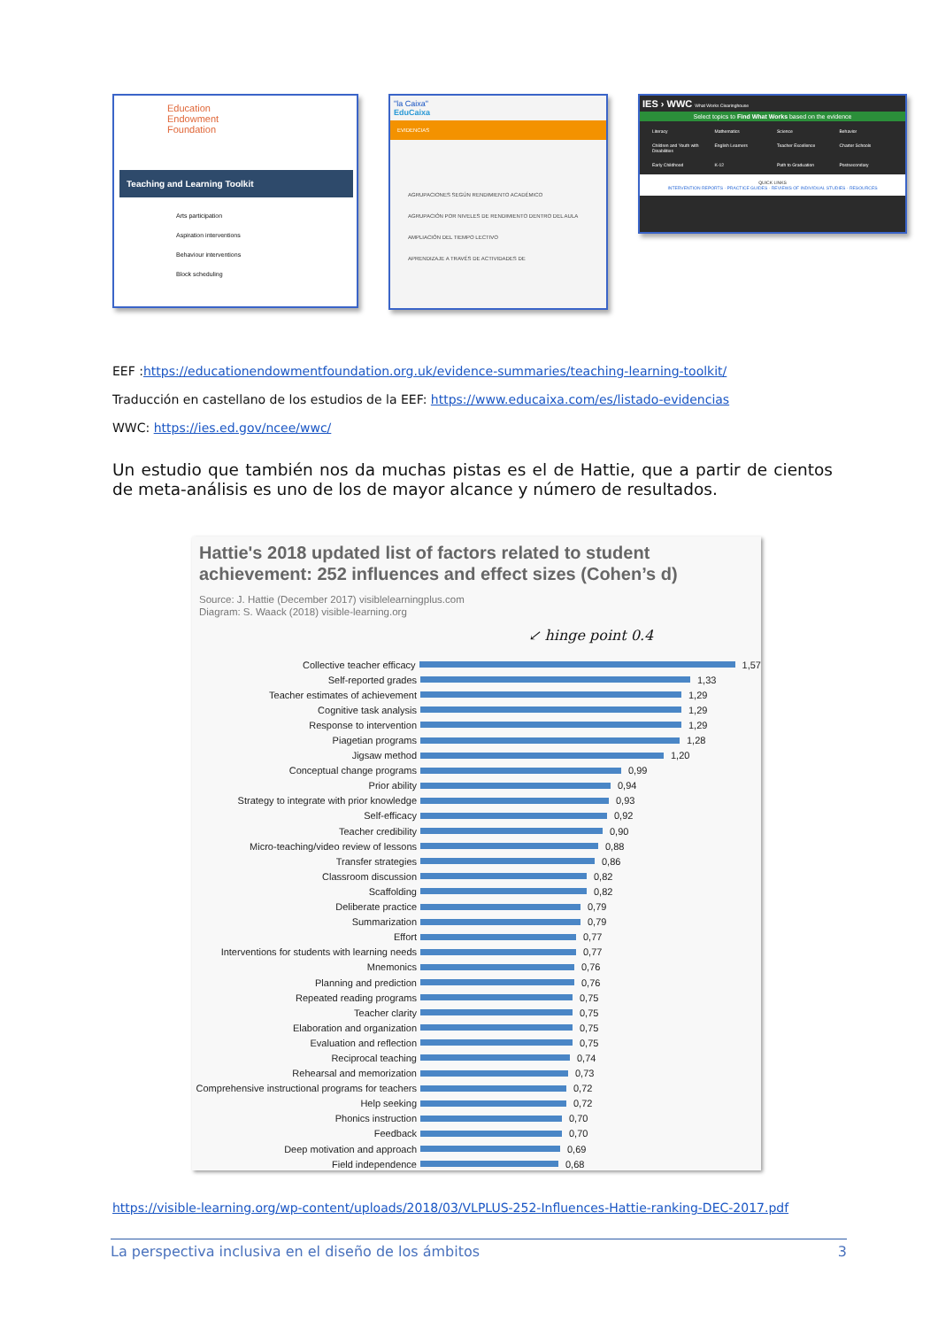Education
Endowment
Foundation
Teaching and Learning Toolkit
Arts participation
Aspiration interventions
Behaviour interventions
Block scheduling
"la Caixa"
EduCaixa
EVIDENCIAS
AGRUPACIONES SEGÚN RENDIMIENTO ACADÉMICO
AGRUPACIÓN POR NIVELES DE RENDIMIENTO DENTRO DEL AULA
AMPLIACIÓN DEL TIEMPO LECTIVO
APRENDIZAJE A TRAVÉS DE ACTIVIDADES DE
IES › WWC What Works Clearinghouse
Select topics to Find What Works based on the evidence
Literacy Mathematics Science Behavior Children and Youth with Disabilities English Learners Teacher Excellence Charter Schools Early Childhood K-12 Path to Graduation Postsecondary
QUICK LINKS
INTERVENTION REPORTS · PRACTICE GUIDES · REVIEWS OF INDIVIDUAL STUDIES · RESOURCES
EEF :https://educationendowmentfoundation.org.uk/evidence-summaries/teaching-learning-toolkit/
Traducción en castellano de los estudios de la EEF: https://www.educaixa.com/es/listado-evidencias
WWC: https://ies.ed.gov/ncee/wwc/
Un estudio que también nos da muchas pistas es el de Hattie, que a partir de cientos de meta-análisis es uno de los de mayor alcance y número de resultados.
Hattie's 2018 updated list of factors related to student achievement: 252 influences and effect sizes (Cohen’s d)
Source: J. Hattie (December 2017) visiblelearningplus.com
Diagram: S. Waack (2018) visible-learning.org
↙ hinge point 0.4
Collective teacher efficacy 1,57
Self-reported grades 1,33
Teacher estimates of achievement 1,29
Cognitive task analysis 1,29
Response to intervention 1,29
Piagetian programs 1,28
Jigsaw method 1,20
Conceptual change programs 0,99
Prior ability 0,94
Strategy to integrate with prior knowledge 0,93
Self-efficacy 0,92
Teacher credibility 0,90
Micro-teaching/video review of lessons 0,88
Transfer strategies 0,86
Classroom discussion 0,82
Scaffolding 0,82
Deliberate practice 0,79
Summarization 0,79
Effort 0,77
Interventions for students with learning needs 0,77
Mnemonics 0,76
Planning and prediction 0,76
Repeated reading programs 0,75
Teacher clarity 0,75
Elaboration and organization 0,75
Evaluation and reflection 0,75
Reciprocal teaching 0,74
Rehearsal and memorization 0,73
Comprehensive instructional programs for teachers 0,72
Help seeking 0,72
Phonics instruction 0,70
Feedback 0,70
Deep motivation and approach 0,69
Field independence 0,68
https://visible-learning.org/wp-content/uploads/2018/03/VLPLUS-252-Influences-Hattie-ranking-DEC-2017.pdf
La perspectiva inclusiva en el diseño de los ámbitos 3